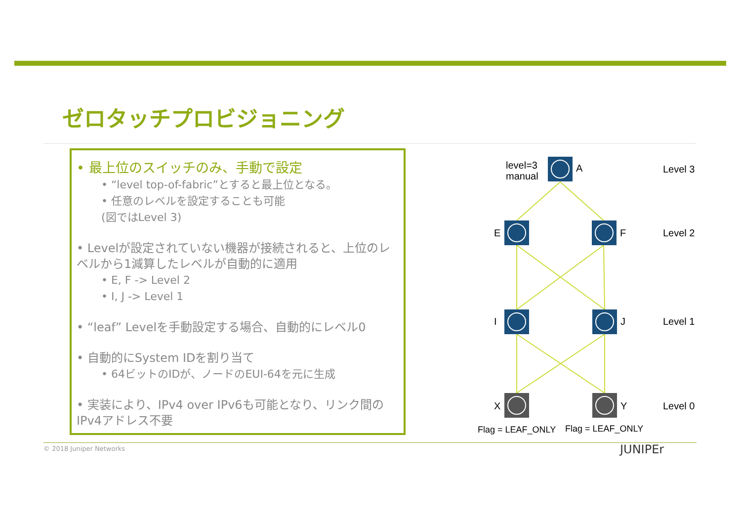ゼロタッチプロビジョニング
• 最上位のスイッチのみ、手動で設定
• “level top-of-fabric”とすると最上位となる。
• 任意のレベルを設定することも可能
(図ではLevel 3)
• Levelが設定されていない機器が接続されると、上位のレベルから1減算したレベルが自動的に適用
• E, F -> Level 2
• I, J -> Level 1
• “leaf” Levelを手動設定する場合、自動的にレベル0
• 自動的にSystem IDを割り当て
• 64ビットのIDが、ノードのEUI-64を元に生成
• 実装により、IPv4 over IPv6も可能となり、リンク間のIPv4アドレス不要
level=3
manual
A
E
F
I
J
X
Y
Level 3
Level 2
Level 1
Level 0
Flag = LEAF_ONLY
Flag = LEAF_ONLY
© 2018 Juniper Networks JUNIPEr